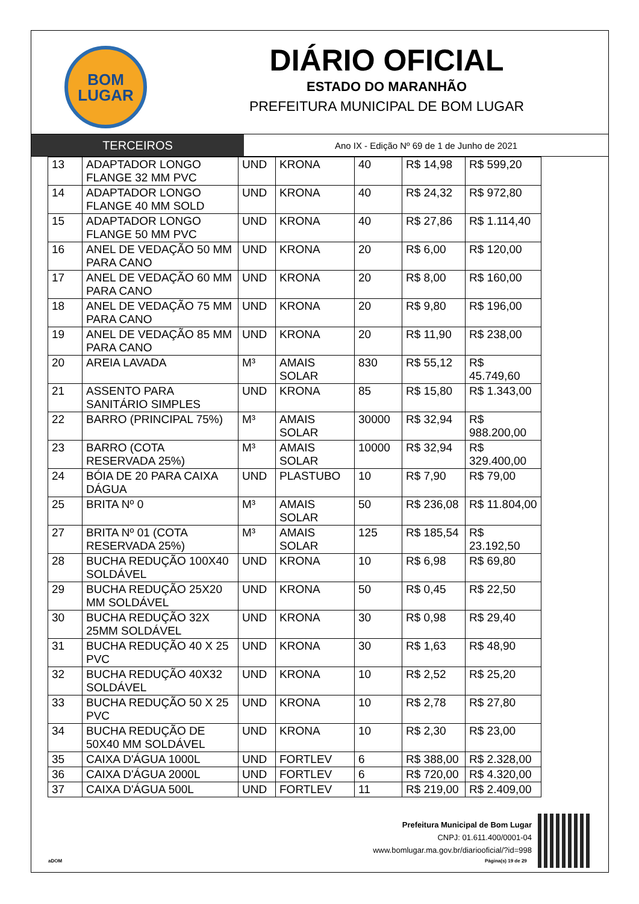BOM
LUGAR
DIÁRIO OFICIAL
ESTADO DO MARANHÃO
PREFEITURA MUNICIPAL DE BOM LUGAR
TERCEIROS
Ano IX - Edição Nº 69 de 1 de Junho de 2021
| 13 | ADAPTADOR LONGO FLANGE 32 MM PVC | UND | KRONA | 40 | R$ 14,98 | R$ 599,20 |
| 14 | ADAPTADOR LONGO FLANGE 40 MM SOLD | UND | KRONA | 40 | R$ 24,32 | R$ 972,80 |
| 15 | ADAPTADOR LONGO FLANGE 50 MM PVC | UND | KRONA | 40 | R$ 27,86 | R$ 1.114,40 |
| 16 | ANEL DE VEDAÇÃO 50 MM PARA CANO | UND | KRONA | 20 | R$ 6,00 | R$ 120,00 |
| 17 | ANEL DE VEDAÇÃO 60 MM PARA CANO | UND | KRONA | 20 | R$ 8,00 | R$ 160,00 |
| 18 | ANEL DE VEDAÇÃO 75 MM PARA CANO | UND | KRONA | 20 | R$ 9,80 | R$ 196,00 |
| 19 | ANEL DE VEDAÇÃO 85 MM PARA CANO | UND | KRONA | 20 | R$ 11,90 | R$ 238,00 |
| 20 | AREIA LAVADA | M³ | AMAIS SOLAR | 830 | R$ 55,12 | R$ 45.749,60 |
| 21 | ASSENTO PARA SANITÁRIO SIMPLES | UND | KRONA | 85 | R$ 15,80 | R$ 1.343,00 |
| 22 | BARRO (PRINCIPAL 75%) | M³ | AMAIS SOLAR | 30000 | R$ 32,94 | R$ 988.200,00 |
| 23 | BARRO (COTA RESERVADA 25%) | M³ | AMAIS SOLAR | 10000 | R$ 32,94 | R$ 329.400,00 |
| 24 | BÓIA DE 20 PARA CAIXA DÁGUA | UND | PLASTUBO | 10 | R$ 7,90 | R$ 79,00 |
| 25 | BRITA Nº 0 | M³ | AMAIS SOLAR | 50 | R$ 236,08 | R$ 11.804,00 |
| 27 | BRITA Nº 01 (COTA RESERVADA 25%) | M³ | AMAIS SOLAR | 125 | R$ 185,54 | R$ 23.192,50 |
| 28 | BUCHA REDUÇÃO 100X40 SOLDÁVEL | UND | KRONA | 10 | R$ 6,98 | R$ 69,80 |
| 29 | BUCHA REDUÇÃO 25X20 MM SOLDÁVEL | UND | KRONA | 50 | R$ 0,45 | R$ 22,50 |
| 30 | BUCHA REDUÇÃO 32X 25MM SOLDÁVEL | UND | KRONA | 30 | R$ 0,98 | R$ 29,40 |
| 31 | BUCHA REDUÇÃO 40 X 25 PVC | UND | KRONA | 30 | R$ 1,63 | R$ 48,90 |
| 32 | BUCHA REDUÇÃO 40X32 SOLDÁVEL | UND | KRONA | 10 | R$ 2,52 | R$ 25,20 |
| 33 | BUCHA REDUÇÃO 50 X 25 PVC | UND | KRONA | 10 | R$ 2,78 | R$ 27,80 |
| 34 | BUCHA REDUÇÃO DE 50X40 MM SOLDÁVEL | UND | KRONA | 10 | R$ 2,30 | R$ 23,00 |
| 35 | CAIXA D'ÁGUA 1000L | UND | FORTLEV | 6 | R$ 388,00 | R$ 2.328,00 |
| 36 | CAIXA D'ÁGUA 2000L | UND | FORTLEV | 6 | R$ 720,00 | R$ 4.320,00 |
| 37 | CAIXA D'ÁGUA 500L | UND | FORTLEV | 11 | R$ 219,00 | R$ 2.409,00 |
Prefeitura Municipal de Bom Lugar
CNPJ: 01.611.400/0001-04
www.bomlugar.ma.gov.br/diariooficial/?id=998
aDOM Página(s) 19 de 29